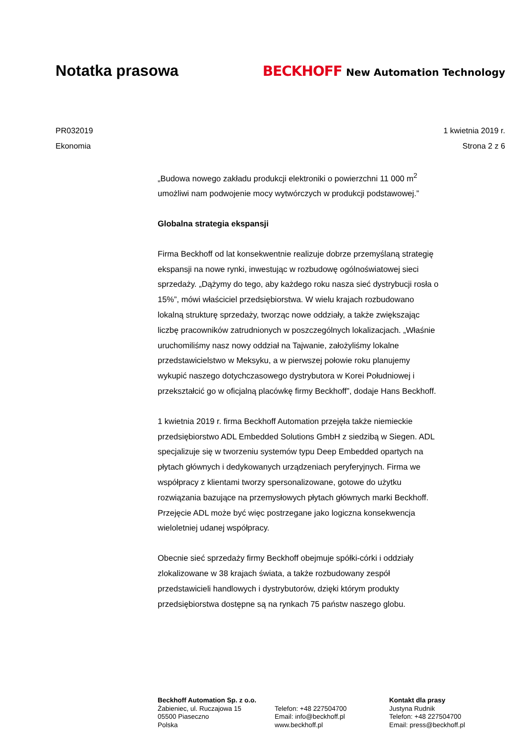Notatka prasowa
BECKHOFF New Automation Technology
PR032019 1 kwietnia 2019 r.
Ekonomia Strona 2 z 6
„Budowa nowego zakładu produkcji elektroniki o powierzchni 11 000 m<sup>2</sup> umożliwi nam podwojenie mocy wytwórczych w produkcji podstawowej.”
Globalna strategia ekspansji
Firma Beckhoff od lat konsekwentnie realizuje dobrze przemyślaną strategię ekspansji na nowe rynki, inwestując w rozbudowę ogólnoświatowej sieci sprzedaży. „Dążymy do tego, aby każdego roku nasza sieć dystrybucji rosła o 15%”, mówi właściciel przedsiębiorstwa. W wielu krajach rozbudowano lokalną strukturę sprzedaży, tworząc nowe oddziały, a także zwiększając liczbę pracowników zatrudnionych w poszczególnych lokalizacjach. „Właśnie uruchomiliśmy nasz nowy oddział na Tajwanie, założyliśmy lokalne przedstawicielstwo w Meksyku, a w pierwszej połowie roku planujemy wykupić naszego dotychczasowego dystrybutora w Korei Południowej i przekształcić go w oficjalną placówkę firmy Beckhoff”, dodaje Hans Beckhoff.
1 kwietnia 2019 r. firma Beckhoff Automation przejęła także niemieckie przedsiębiorstwo ADL Embedded Solutions GmbH z siedzibą w Siegen. ADL specjalizuje się w tworzeniu systemów typu Deep Embedded opartych na płytach głównych i dedykowanych urządzeniach peryferyjnych. Firma we współpracy z klientami tworzy spersonalizowane, gotowe do użytku rozwiązania bazujące na przemysłowych płytach głównych marki Beckhoff. Przejęcie ADL może być więc postrzegane jako logiczna konsekwencja wieloletniej udanej współpracy.
Obecnie sieć sprzedaży firmy Beckhoff obejmuje spółki-córki i oddziały zlokalizowane w 38 krajach świata, a także rozbudowany zespół przedstawicieli handlowych i dystrybutorów, dzięki którym produkty przedsiębiorstwa dostępne są na rynkach 75 państw naszego globu.
Beckhoff Automation Sp. z o.o.
Żabieniec, ul. Ruczajowa 15
05500 Piaseczno
Polska
Telefon: +48 227504700
Email: info@beckhoff.pl
www.beckhoff.pl
Kontakt dla prasy
Justyna Rudnik
Telefon: +48 227504700
Email: press@beckhoff.pl